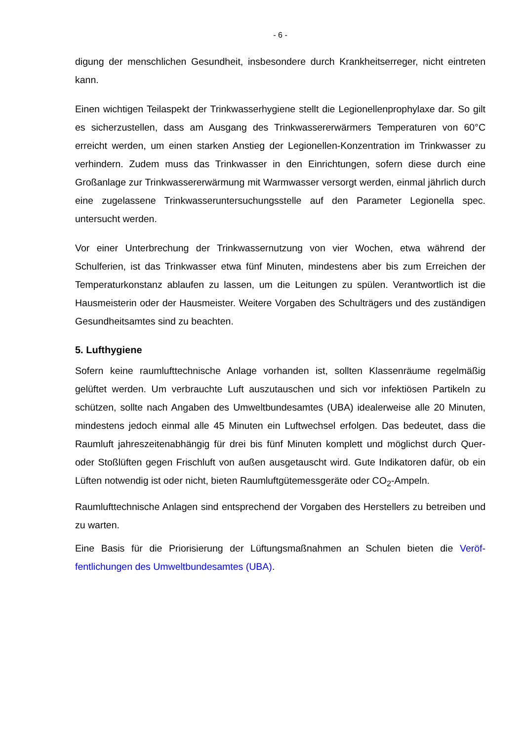- 6 -
digung der menschlichen Gesundheit, insbesondere durch Krankheitserreger, nicht ein­treten kann.
Einen wichtigen Teilaspekt der Trinkwasserhygiene stellt die Legionellenprophylaxe dar. So gilt es sicherzustellen, dass am Ausgang des Trinkwassererwärmers Temperaturen von 60°C erreicht werden, um einen starken Anstieg der Legionellen-Konzentration im Trinkwasser zu verhindern. Zudem muss das Trinkwasser in den Einrichtungen, sofern diese durch eine Großanlage zur Trinkwassererwärmung mit Warmwasser versorgt wer­den, einmal jährlich durch eine zugelassene Trinkwasseruntersuchungsstelle auf den Pa­rameter Legionella spec. untersucht werden.
Vor einer Unterbrechung der Trinkwassernutzung von vier Wochen, etwa während der Schulferien, ist das Trinkwasser etwa fünf Minuten, mindestens aber bis zum Erreichen der Temperaturkonstanz ablaufen zu lassen, um die Leitungen zu spülen. Verantwortlich ist die Hausmeisterin oder der Hausmeister. Weitere Vorgaben des Schulträgers und des zuständigen Gesundheitsamtes sind zu beachten.
5. Lufthygiene
Sofern keine raumlufttechnische Anlage vorhanden ist, sollten Klassenräume regelmäßig gelüftet werden. Um verbrauchte Luft auszutauschen und sich vor infektiösen Partikeln zu schützen, sollte nach Angaben des Umweltbundesamtes (UBA) idealerweise alle 20 Minuten, mindestens jedoch einmal alle 45 Minuten ein Luftwechsel erfolgen. Das bedeu­tet, dass die Raumluft jahreszeitenabhängig für drei bis fünf Minuten komplett und mög­lichst durch Quer- oder Stoßlüften gegen Frischluft von außen ausgetauscht wird. Gute Indikatoren dafür, ob ein Lüften notwendig ist oder nicht, bieten Raumluftgütemessgeräte oder CO<sub>2</sub>-Ampeln.
Raumlufttechnische Anlagen sind entsprechend der Vorgaben des Herstellers zu betrei­ben und zu warten.
Eine Basis für die Priorisierung der Lüftungsmaßnahmen an Schulen bieten die Veröf­fentlichungen des Umweltbundesamtes (UBA).